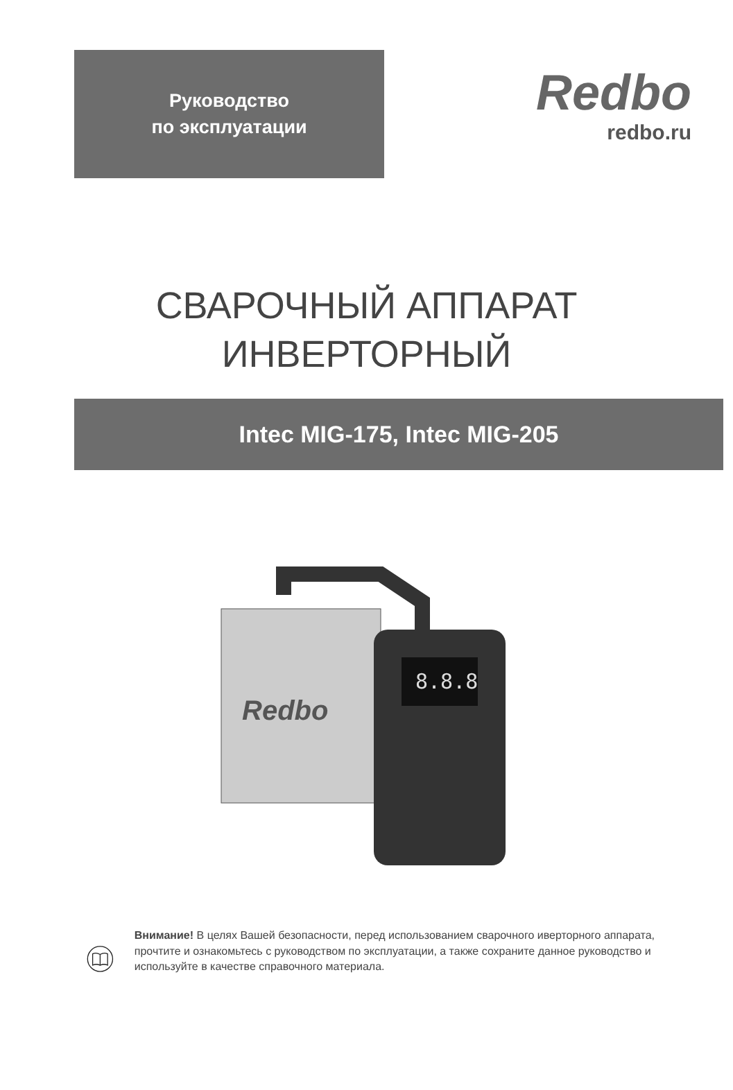Руководство
по эксплуатации
Redbo
redbo.ru
СВАРОЧНЫЙ АППАРАТ
ИНВЕРТОРНЫЙ
Intec MIG-175, Intec MIG-205
8.8.8
Redbo
Внимание! В целях Вашей безопасности, перед использованием сварочного иверторного аппарата, прочтите и ознакомьтесь с руководством по эксплуатации, а также сохраните данное руководство и используйте в качестве справочного материала.